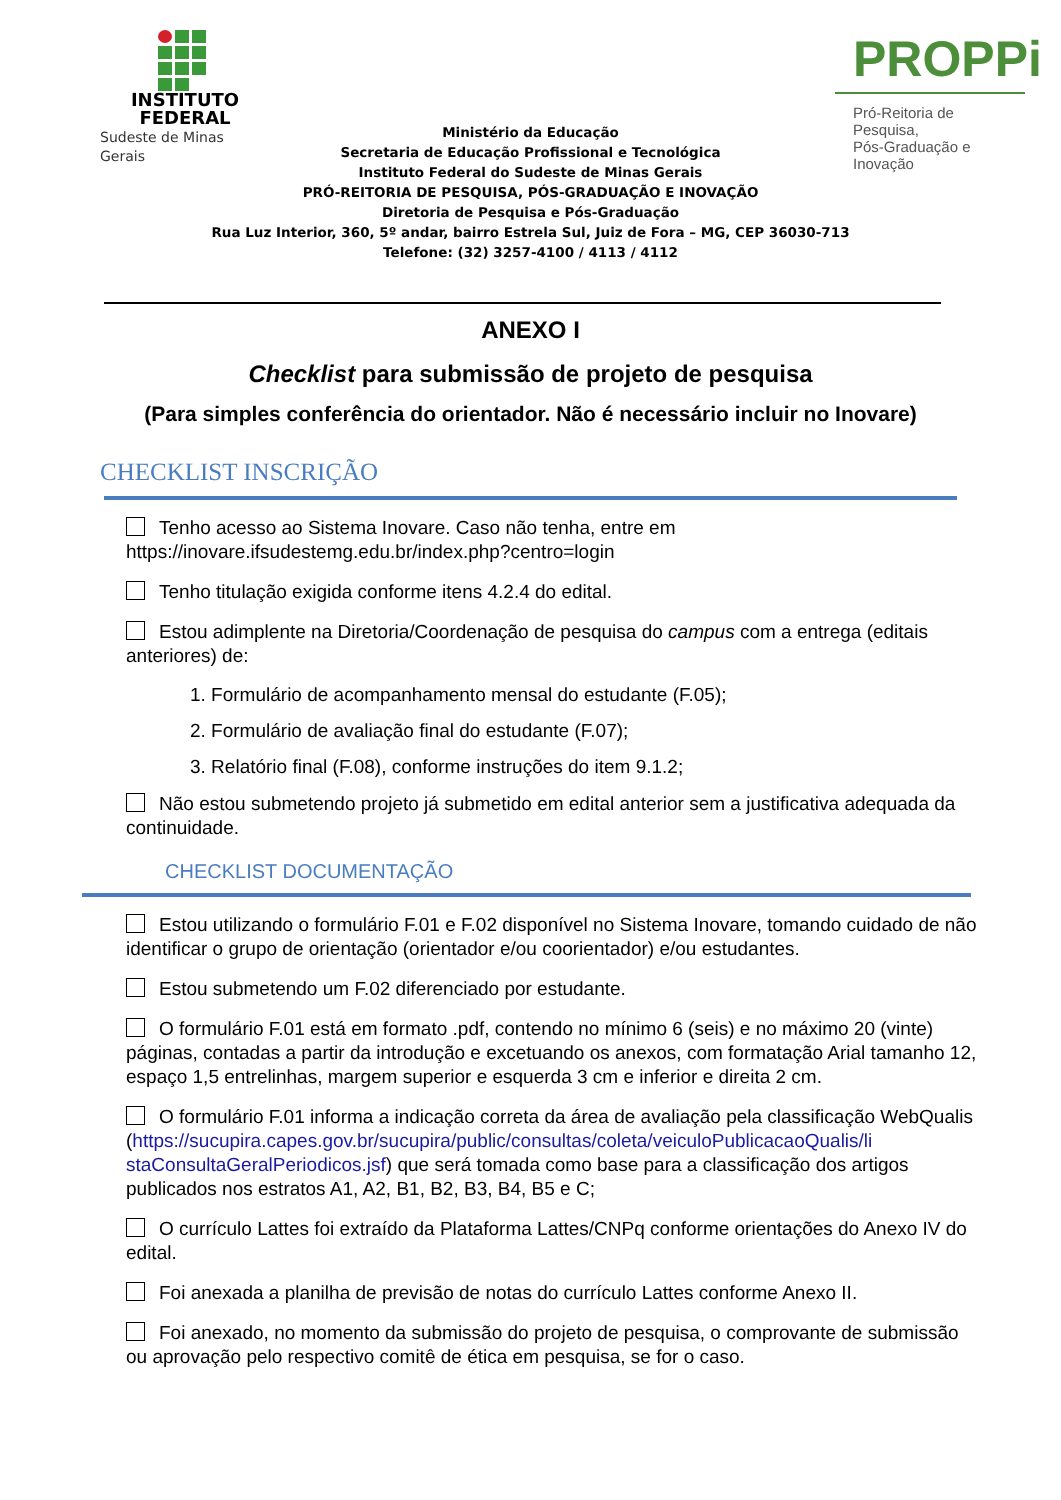INSTITUTO
FEDERAL
Sudeste de Minas Gerais
PROPPi
Pró-Reitoria de Pesquisa,
Pós-Graduação e Inovação
Ministério da Educação
Secretaria de Educação Profissional e Tecnológica
Instituto Federal do Sudeste de Minas Gerais
PRÓ-REITORIA DE PESQUISA, PÓS-GRADUAÇÃO E INOVAÇÃO
Diretoria de Pesquisa e Pós-Graduação
Rua Luz Interior, 360, 5º andar, bairro Estrela Sul, Juiz de Fora – MG, CEP 36030-713
Telefone: (32) 3257-4100 / 4113 / 4112
ANEXO I
Checklist para submissão de projeto de pesquisa
(Para simples conferência do orientador. Não é necessário incluir no Inovare)
CHECKLIST INSCRIÇÃO
Tenho acesso ao Sistema Inovare. Caso não tenha, entre em
https://inovare.ifsudestemg.edu.br/index.php?centro=login
Tenho titulação exigida conforme itens 4.2.4 do edital.
Estou adimplente na Diretoria/Coordenação de pesquisa do campus com a entrega (editais anteriores) de:
1. Formulário de acompanhamento mensal do estudante (F.05);
2. Formulário de avaliação final do estudante (F.07);
3. Relatório final (F.08), conforme instruções do item 9.1.2;
Não estou submetendo projeto já submetido em edital anterior sem a justificativa adequada da continuidade.
CHECKLIST DOCUMENTAÇÃO
Estou utilizando o formulário F.01 e F.02 disponível no Sistema Inovare, tomando cuidado de não identificar o grupo de orientação (orientador e/ou coorientador) e/ou estudantes.
Estou submetendo um F.02 diferenciado por estudante.
O formulário F.01 está em formato .pdf, contendo no mínimo 6 (seis) e no máximo 20 (vinte) páginas, contadas a partir da introdução e excetuando os anexos, com formatação Arial tamanho 12, espaço 1,5 entrelinhas, margem superior e esquerda 3 cm e inferior e direita 2 cm.
O formulário F.01 informa a indicação correta da área de avaliação pela classificação WebQualis (https://sucupira.capes.gov.br/sucupira/public/consultas/coleta/veiculoPublicacaoQualis/li staConsultaGeralPeriodicos.jsf) que será tomada como base para a classificação dos artigos publicados nos estratos A1, A2, B1, B2, B3, B4, B5 e C;
O currículo Lattes foi extraído da Plataforma Lattes/CNPq conforme orientações do Anexo IV do edital.
Foi anexada a planilha de previsão de notas do currículo Lattes conforme Anexo II.
Foi anexado, no momento da submissão do projeto de pesquisa, o comprovante de submissão ou aprovação pelo respectivo comitê de ética em pesquisa, se for o caso.